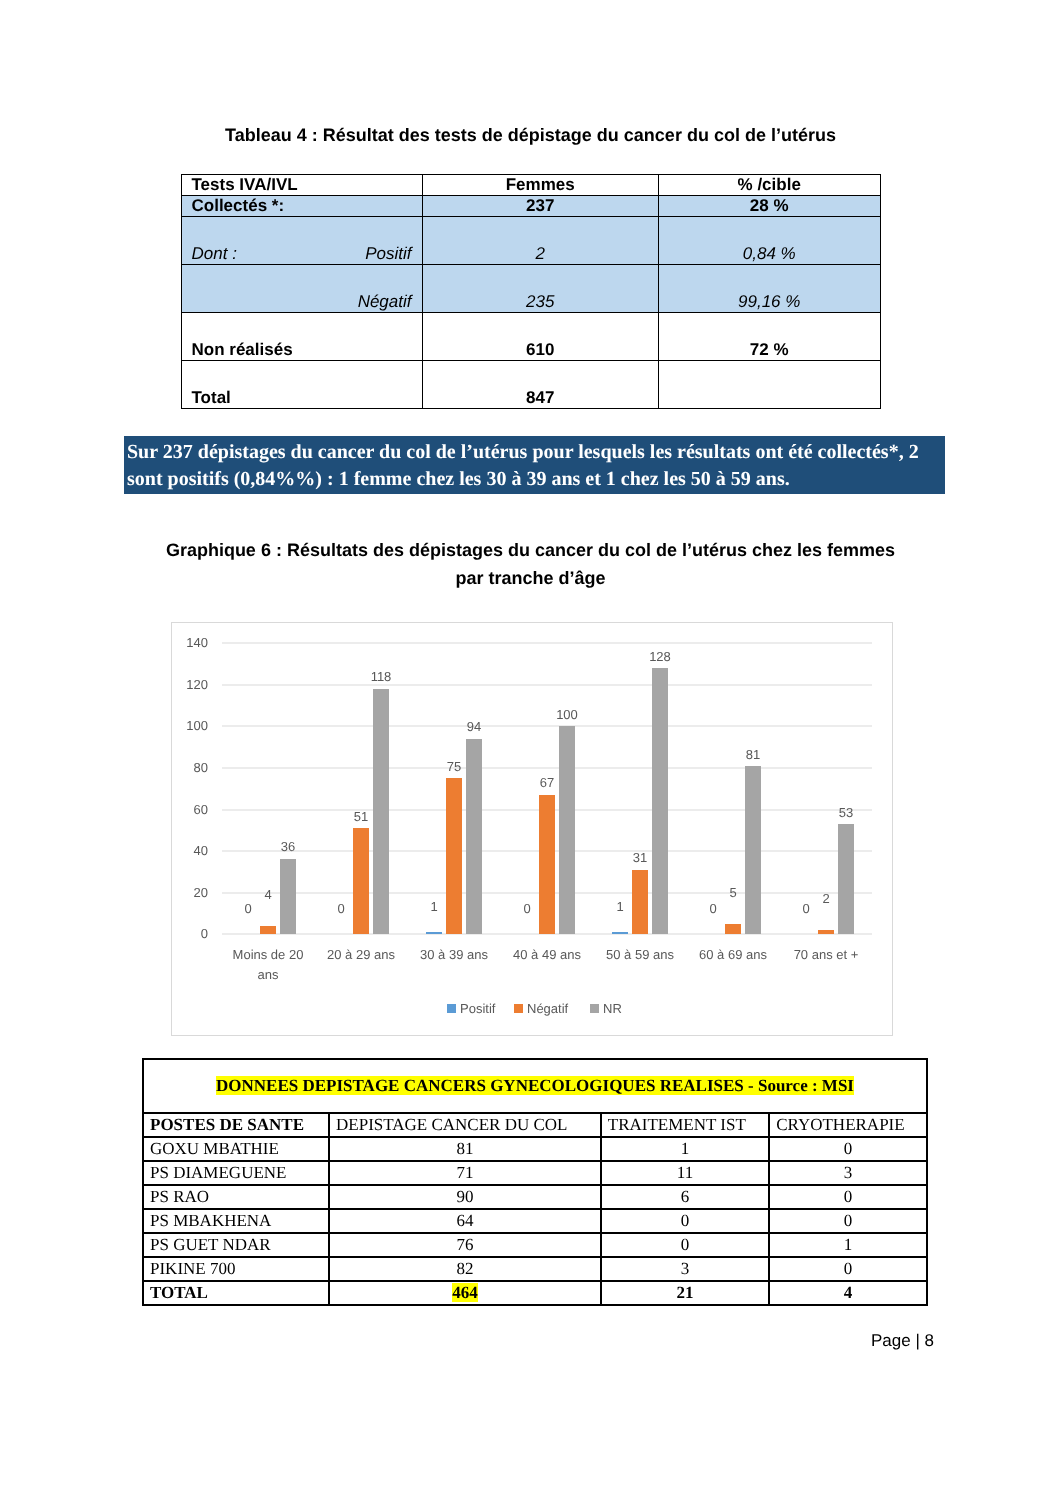Tableau 4 : Résultat des tests de dépistage du cancer du col de l’utérus
| Tests IVA/IVL | Femmes | % /cible |
| Collectés *: | 237 | 28 % |
| Dont : Positif | 2 | 0,84 % |
| Négatif | 235 | 99,16 % |
| Non réalisés | 610 | 72 % |
| Total | 847 | |
Sur 237 dépistages du cancer du col de l’utérus pour lesquels les résultats ont été collectés*, 2 sont positifs (0,84%%) : 1 femme chez les 30 à 39 ans et 1 chez les 50 à 59 ans.
Graphique 6 : Résultats des dépistages du cancer du col de l’utérus chez les femmes par tranche d’âge
140
120
100
80
60
40
20
0
0
4
36
0
51
118
1
75
94
0
67
100
1
31
128
0
5
81
0
2
53
Moins de 20
ans
20 à 29 ans
30 à 39 ans
40 à 49 ans
50 à 59 ans
60 à 69 ans
70 ans et +
Positif
Négatif
NR
| DONNEES DEPISTAGE CANCERS GYNECOLOGIQUES REALISES - Source : MSI | | | |
| POSTES DE SANTE | DEPISTAGE CANCER DU COL | TRAITEMENT IST | CRYOTHERAPIE |
| GOXU MBATHIE | 81 | 1 | 0 |
| PS DIAMEGUENE | 71 | 11 | 3 |
| PS RAO | 90 | 6 | 0 |
| PS MBAKHENA | 64 | 0 | 0 |
| PS GUET NDAR | 76 | 0 | 1 |
| PIKINE 700 | 82 | 3 | 0 |
| TOTAL | 464 | 21 | 4 |
Page | 8